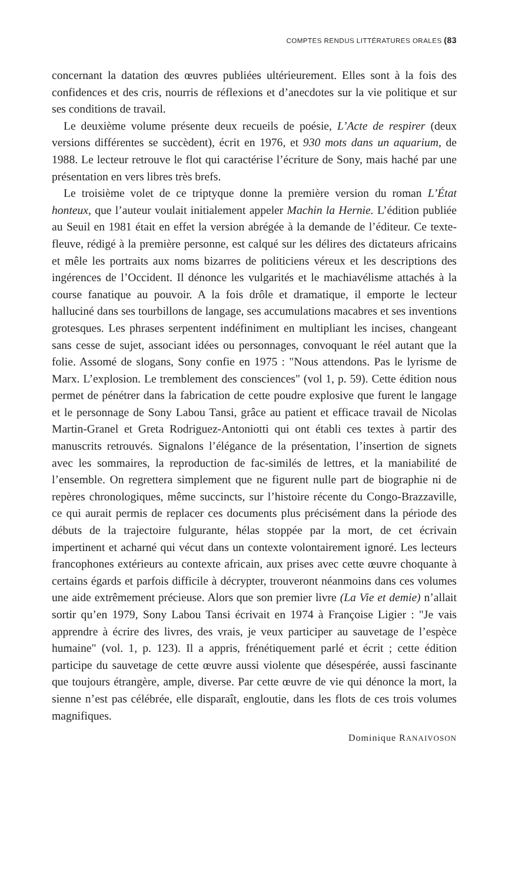COMPTES RENDUS LITTÉRATURES ORALES (83
concernant la datation des œuvres publiées ultérieurement. Elles sont à la fois des confidences et des cris, nourris de réflexions et d’anecdotes sur la vie politique et sur ses conditions de travail.
Le deuxième volume présente deux recueils de poésie, L’Acte de respirer (deux versions différentes se succèdent), écrit en 1976, et 930 mots dans un aquarium, de 1988. Le lecteur retrouve le flot qui caractérise l’écriture de Sony, mais haché par une présentation en vers libres très brefs.
Le troisième volet de ce triptyque donne la première version du roman L’État honteux, que l’auteur voulait initialement appeler Machin la Hernie. L’édition publiée au Seuil en 1981 était en effet la version abrégée à la demande de l’éditeur. Ce texte-fleuve, rédigé à la première personne, est calqué sur les délires des dictateurs africains et mêle les portraits aux noms bizarres de politiciens véreux et les descriptions des ingérences de l’Occident. Il dénonce les vulgarités et le machiavélisme attachés à la course fanatique au pouvoir. A la fois drôle et dramatique, il emporte le lecteur halluciné dans ses tourbillons de langage, ses accumulations macabres et ses inventions grotesques. Les phrases serpentent indéfiniment en multipliant les incises, changeant sans cesse de sujet, associant idées ou personnages, convoquant le réel autant que la folie. Assomé de slogans, Sony confie en 1975 : "Nous attendons. Pas le lyrisme de Marx. L’explosion. Le tremblement des consciences" (vol 1, p. 59). Cette édition nous permet de pénétrer dans la fabrication de cette poudre explosive que furent le langage et le personnage de Sony Labou Tansi, grâce au patient et efficace travail de Nicolas Martin-Granel et Greta Rodriguez-Antoniotti qui ont établi ces textes à partir des manuscrits retrouvés. Signalons l’élégance de la présentation, l’insertion de signets avec les sommaires, la reproduction de fac-similés de lettres, et la maniabilité de l’ensemble. On regrettera simplement que ne figurent nulle part de biographie ni de repères chronologiques, même succincts, sur l’histoire récente du Congo-Brazzaville, ce qui aurait permis de replacer ces documents plus précisément dans la période des débuts de la trajectoire fulgurante, hélas stoppée par la mort, de cet écrivain impertinent et acharné qui vécut dans un contexte volontairement ignoré. Les lecteurs francophones extérieurs au contexte africain, aux prises avec cette œuvre choquante à certains égards et parfois difficile à décrypter, trouveront néanmoins dans ces volumes une aide extrêmement précieuse. Alors que son premier livre (La Vie et demie) n’allait sortir qu’en 1979, Sony Labou Tansi écrivait en 1974 à Françoise Ligier : "Je vais apprendre à écrire des livres, des vrais, je veux participer au sauvetage de l’espèce humaine" (vol. 1, p. 123). Il a appris, frénétiquement parlé et écrit ; cette édition participe du sauvetage de cette œuvre aussi violente que désespérée, aussi fascinante que toujours étrangère, ample, diverse. Par cette œuvre de vie qui dénonce la mort, la sienne n’est pas célébrée, elle disparaît, engloutie, dans les flots de ces trois volumes magnifiques.
Dominique RANAIVOSON